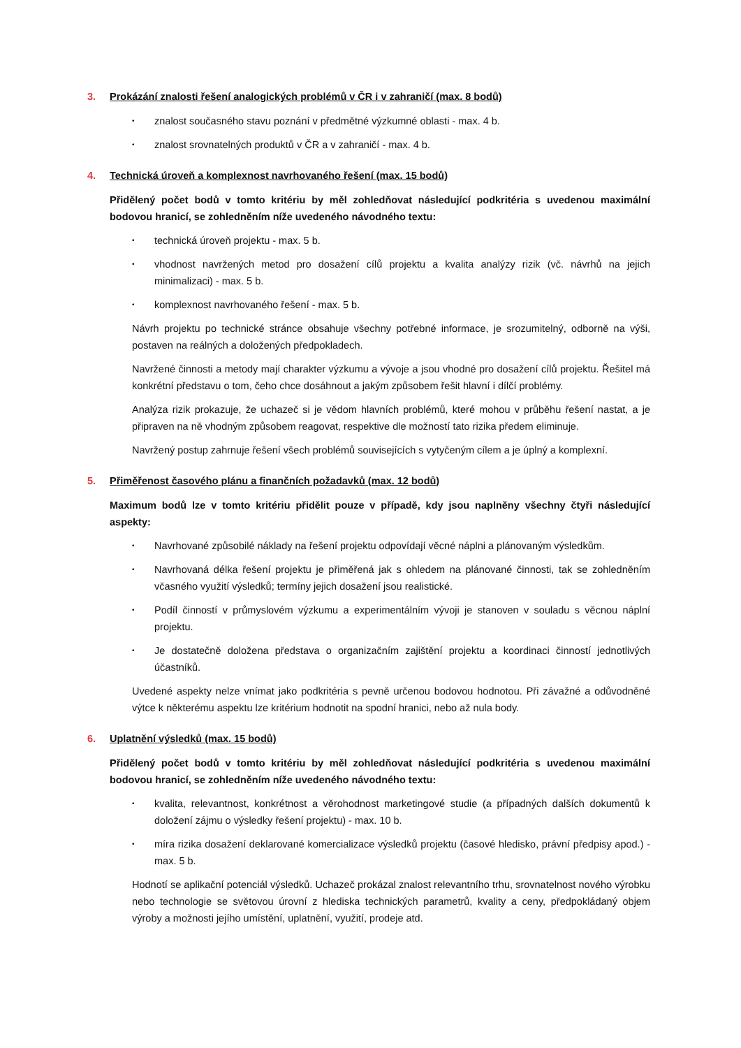3. Prokázání znalosti řešení analogických problémů v ČR i v zahraničí (max. 8 bodů)
• znalost současného stavu poznání v předmětné výzkumné oblasti - max. 4 b.
• znalost srovnatelných produktů v ČR a v zahraničí - max. 4 b.
4. Technická úroveň a komplexnost navrhovaného řešení (max. 15 bodů)
Přidělený počet bodů v tomto kritériu by měl zohledňovat následující podkritéria s uvedenou maximální bodovou hranicí, se zohledněním níže uvedeného návodného textu:
• technická úroveň projektu - max. 5 b.
• vhodnost navržených metod pro dosažení cílů projektu a kvalita analýzy rizik (vč. návrhů na jejich minimalizaci) - max. 5 b.
• komplexnost navrhovaného řešení - max. 5 b.
Návrh projektu po technické stránce obsahuje všechny potřebné informace, je srozumitelný, odborně na výši, postaven na reálných a doložených předpokladech.
Navržené činnosti a metody mají charakter výzkumu a vývoje a jsou vhodné pro dosažení cílů projektu. Řešitel má konkrétní představu o tom, čeho chce dosáhnout a jakým způsobem řešit hlavní i dílčí problémy.
Analýza rizik prokazuje, že uchazeč si je vědom hlavních problémů, které mohou v průběhu řešení nastat, a je připraven na ně vhodným způsobem reagovat, respektive dle možností tato rizika předem eliminuje.
Navržený postup zahrnuje řešení všech problémů souvisejících s vytyčeným cílem a je úplný a komplexní.
5. Přiměřenost časového plánu a finančních požadavků (max. 12 bodů)
Maximum bodů lze v tomto kritériu přidělit pouze v případě, kdy jsou naplněny všechny čtyři následující aspekty:
• Navrhované způsobilé náklady na řešení projektu odpovídají věcné náplni a plánovaným výsledkům.
• Navrhovaná délka řešení projektu je přiměřená jak s ohledem na plánované činnosti, tak se zohledněním včasného využití výsledků; termíny jejich dosažení jsou realistické.
• Podíl činností v průmyslovém výzkumu a experimentálním vývoji je stanoven v souladu s věcnou náplní projektu.
• Je dostatečně doložena představa o organizačním zajištění projektu a koordinaci činností jednotlivých účastníků.
Uvedené aspekty nelze vnímat jako podkritéria s pevně určenou bodovou hodnotou. Při závažné a odůvodněné výtce k některému aspektu lze kritérium hodnotit na spodní hranici, nebo až nula body.
6. Uplatnění výsledků (max. 15 bodů)
Přidělený počet bodů v tomto kritériu by měl zohledňovat následující podkritéria s uvedenou maximální bodovou hranicí, se zohledněním níže uvedeného návodného textu:
• kvalita, relevantnost, konkrétnost a věrohodnost marketingové studie (a případných dalších dokumentů k doložení zájmu o výsledky řešení projektu) - max. 10 b.
• míra rizika dosažení deklarované komercializace výsledků projektu (časové hledisko, právní předpisy apod.) - max. 5 b.
Hodnotí se aplikační potenciál výsledků. Uchazeč prokázal znalost relevantního trhu, srovnatelnost nového výrobku nebo technologie se světovou úrovní z hlediska technických parametrů, kvality a ceny, předpokládaný objem výroby a možnosti jejího umístění, uplatnění, využití, prodeje atd.